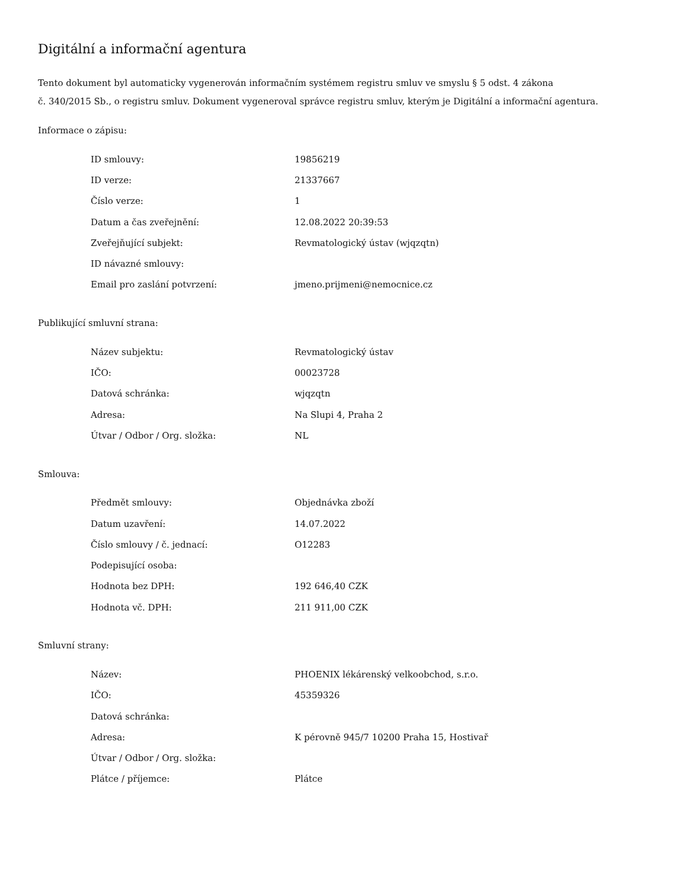Digitální a informační agentura
Tento dokument byl automaticky vygenerován informačním systémem registru smluv ve smyslu § 5 odst. 4 zákona
č. 340/2015 Sb., o registru smluv. Dokument vygeneroval správce registru smluv, kterým je Digitální a informační agentura.
Informace o zápisu:
| ID smlouvy: | 19856219 |
| ID verze: | 21337667 |
| Číslo verze: | 1 |
| Datum a čas zveřejnění: | 12.08.2022 20:39:53 |
| Zveřejňující subjekt: | Revmatologický ústav (wjqzqtn) |
| ID návazné smlouvy: | |
| Email pro zaslání potvrzení: | jmeno.prijmeni@nemocnice.cz |
Publikující smluvní strana:
| Název subjektu: | Revmatologický ústav |
| IČO: | 00023728 |
| Datová schránka: | wjqzqtn |
| Adresa: | Na Slupi 4, Praha 2 |
| Útvar / Odbor / Org. složka: | NL |
Smlouva:
| Předmět smlouvy: | Objednávka zboží |
| Datum uzavření: | 14.07.2022 |
| Číslo smlouvy / č. jednací: | O12283 |
| Podepisující osoba: | |
| Hodnota bez DPH: | 192 646,40 CZK |
| Hodnota vč. DPH: | 211 911,00 CZK |
Smluvní strany:
| Název: | PHOENIX lékárenský velkoobchod, s.r.o. |
| IČO: | 45359326 |
| Datová schránka: | |
| Adresa: | K pérovně 945/7 10200 Praha 15, Hostivař |
| Útvar / Odbor / Org. složka: | |
| Plátce / příjemce: | Plátce |